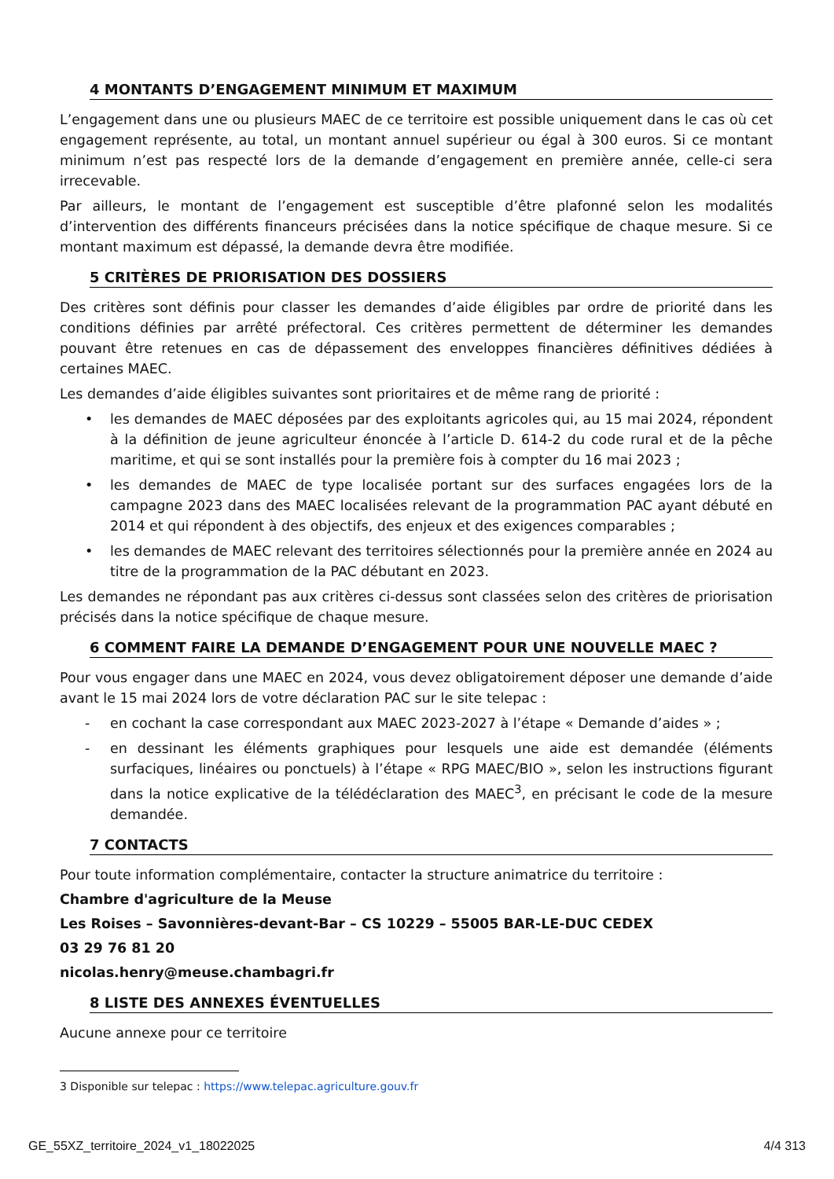4 MONTANTS D’ENGAGEMENT MINIMUM ET MAXIMUM
L’engagement dans une ou plusieurs MAEC de ce territoire est possible uniquement dans le cas où cet engagement représente, au total, un montant annuel supérieur ou égal à 300 euros. Si ce montant minimum n’est pas respecté lors de la demande d’engagement en première année, celle-ci sera irrecevable.
Par ailleurs, le montant de l’engagement est susceptible d’être plafonné selon les modalités d’intervention des différents financeurs précisées dans la notice spécifique de chaque mesure. Si ce montant maximum est dépassé, la demande devra être modifiée.
5 CRITÈRES DE PRIORISATION DES DOSSIERS
Des critères sont définis pour classer les demandes d’aide éligibles par ordre de priorité dans les conditions définies par arrêté préfectoral. Ces critères permettent de déterminer les demandes pouvant être retenues en cas de dépassement des enveloppes financières définitives dédiées à certaines MAEC.
Les demandes d’aide éligibles suivantes sont prioritaires et de même rang de priorité :
• les demandes de MAEC déposées par des exploitants agricoles qui, au 15 mai 2024, répondent à la définition de jeune agriculteur énoncée à l’article D. 614-2 du code rural et de la pêche maritime, et qui se sont installés pour la première fois à compter du 16 mai 2023 ;
• les demandes de MAEC de type localisée portant sur des surfaces engagées lors de la campagne 2023 dans des MAEC localisées relevant de la programmation PAC ayant débuté en 2014 et qui répondent à des objectifs, des enjeux et des exigences comparables ;
• les demandes de MAEC relevant des territoires sélectionnés pour la première année en 2024 au titre de la programmation de la PAC débutant en 2023.
Les demandes ne répondant pas aux critères ci-dessus sont classées selon des critères de priorisation précisés dans la notice spécifique de chaque mesure.
6 COMMENT FAIRE LA DEMANDE D’ENGAGEMENT POUR UNE NOUVELLE MAEC ?
Pour vous engager dans une MAEC en 2024, vous devez obligatoirement déposer une demande d’aide avant le 15 mai 2024 lors de votre déclaration PAC sur le site telepac :
- en cochant la case correspondant aux MAEC 2023-2027 à l’étape « Demande d’aides » ;
- en dessinant les éléments graphiques pour lesquels une aide est demandée (éléments surfaciques, linéaires ou ponctuels) à l’étape « RPG MAEC/BIO », selon les instructions figurant dans la notice explicative de la télédéclaration des MAEC<sup>3</sup>, en précisant le code de la mesure demandée.
7 CONTACTS
Pour toute information complémentaire, contacter la structure animatrice du territoire :
Chambre d'agriculture de la Meuse
Les Roises – Savonnières-devant-Bar – CS 10229 – 55005 BAR-LE-DUC CEDEX
03 29 76 81 20
nicolas.henry@meuse.chambagri.fr
8 LISTE DES ANNEXES ÉVENTUELLES
Aucune annexe pour ce territoire
3 Disponible sur telepac : https://www.telepac.agriculture.gouv.fr
GE_55XZ_territoire_2024_v1_18022025 4/4 313